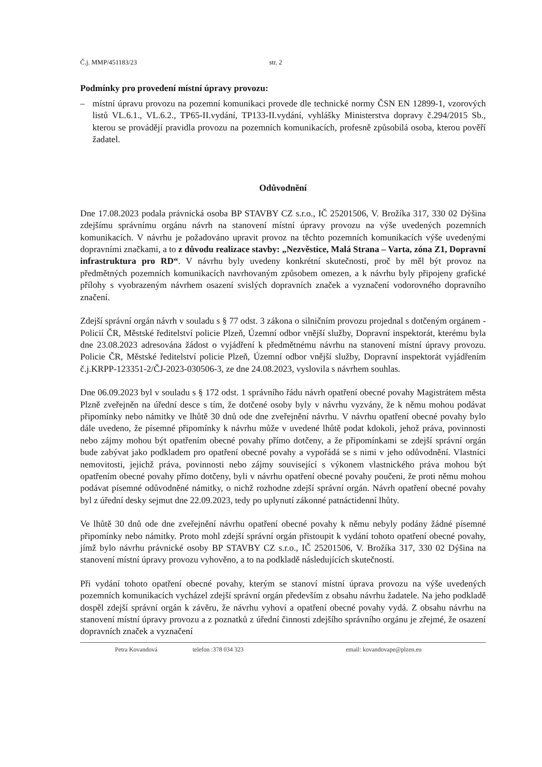Č.j. MMP/451183/23 str. 2
Podmínky pro provedení místní úpravy provozu:
– místní úpravu provozu na pozemní komunikaci provede dle technické normy ČSN EN 12899-1, vzorových listů VL.6.1., VL.6.2., TP65-II.vydání, TP133-II.vydání, vyhlášky Ministerstva dopravy č.294/2015 Sb., kterou se provádějí pravidla provozu na pozemních komunikacích, profesně způsobilá osoba, kterou pověří žadatel.
Odůvodnění
Dne 17.08.2023 podala právnická osoba BP STAVBY CZ s.r.o., IČ 25201506, V. Brožíka 317, 330 02 Dýšina zdejšímu správnímu orgánu návrh na stanovení místní úpravy provozu na výše uvedených pozemních komunikacích. V návrhu je požadováno upravit provoz na těchto pozemních komunikacích výše uvedenými dopravními značkami, a to z důvodu realizace stavby: „Nezvěstice, Malá Strana – Varta, zóna Z1, Dopravní infrastruktura pro RD“. V návrhu byly uvedeny konkrétní skutečnosti, proč by měl být provoz na předmětných pozemních komunikacích navrhovaným způsobem omezen, a k návrhu byly připojeny grafické přílohy s vyobrazeným návrhem osazení svislých dopravních značek a vyznačení vodorovného dopravního značení.
Zdejší správní orgán návrh v souladu s § 77 odst. 3 zákona o silničním provozu projednal s dotčeným orgánem - Policií ČR, Městské ředitelství policie Plzeň, Územní odbor vnější služby, Dopravní inspektorát, kterému byla dne 23.08.2023 adresována žádost o vyjádření k předmětnému návrhu na stanovení místní úpravy provozu. Policie ČR, Městské ředitelství policie Plzeň, Územní odbor vnější služby, Dopravní inspektorát vyjádřením č.j.KRPP-123351-2/ČJ-2023-030506-3, ze dne 24.08.2023, vyslovila s návrhem souhlas.
Dne 06.09.2023 byl v souladu s § 172 odst. 1 správního řádu návrh opatření obecné povahy Magistrátem města Plzně zveřejněn na úřední desce s tím, že dotčené osoby byly v návrhu vyzvány, že k němu mohou podávat připomínky nebo námitky ve lhůtě 30 dnů ode dne zveřejnění návrhu. V návrhu opatření obecné povahy bylo dále uvedeno, že písemné připomínky k návrhu může v uvedené lhůtě podat kdokoli, jehož práva, povinnosti nebo zájmy mohou být opatřením obecné povahy přímo dotčeny, a že připomínkami se zdejší správní orgán bude zabývat jako podkladem pro opatření obecné povahy a vypořádá se s nimi v jeho odůvodnění. Vlastníci nemovitosti, jejichž práva, povinnosti nebo zájmy související s výkonem vlastnického práva mohou být opatřením obecné povahy přímo dotčeny, byli v návrhu opatření obecné povahy poučeni, že proti němu mohou podávat písemné odůvodněné námitky, o nichž rozhodne zdejší správní orgán. Návrh opatření obecné povahy byl z úřední desky sejmut dne 22.09.2023, tedy po uplynutí zákonné patnáctidenní lhůty.
Ve lhůtě 30 dnů ode dne zveřejnění návrhu opatření obecné povahy k němu nebyly podány žádné písemné připomínky nebo námitky. Proto mohl zdejší správní orgán přistoupit k vydání tohoto opatření obecné povahy, jímž bylo návrhu právnické osoby BP STAVBY CZ s.r.o., IČ 25201506, V. Brožíka 317, 330 02 Dýšina na stanovení místní úpravy provozu vyhověno, a to na podkladě následujících skutečností.
Při vydání tohoto opatření obecné povahy, kterým se stanoví místní úprava provozu na výše uvedených pozemních komunikacích vycházel zdejší správní orgán především z obsahu návrhu žadatele. Na jeho podkladě dospěl zdejší správní orgán k závěru, že návrhu vyhoví a opatření obecné povahy vydá. Z obsahu návrhu na stanovení místní úpravy provozu a z poznatků z úřední činnosti zdejšího správního orgánu je zřejmé, že osazení dopravních značek a vyznačení
Petra Kovandová telefon :378 034 323 email: kovandovape@plzen.eu